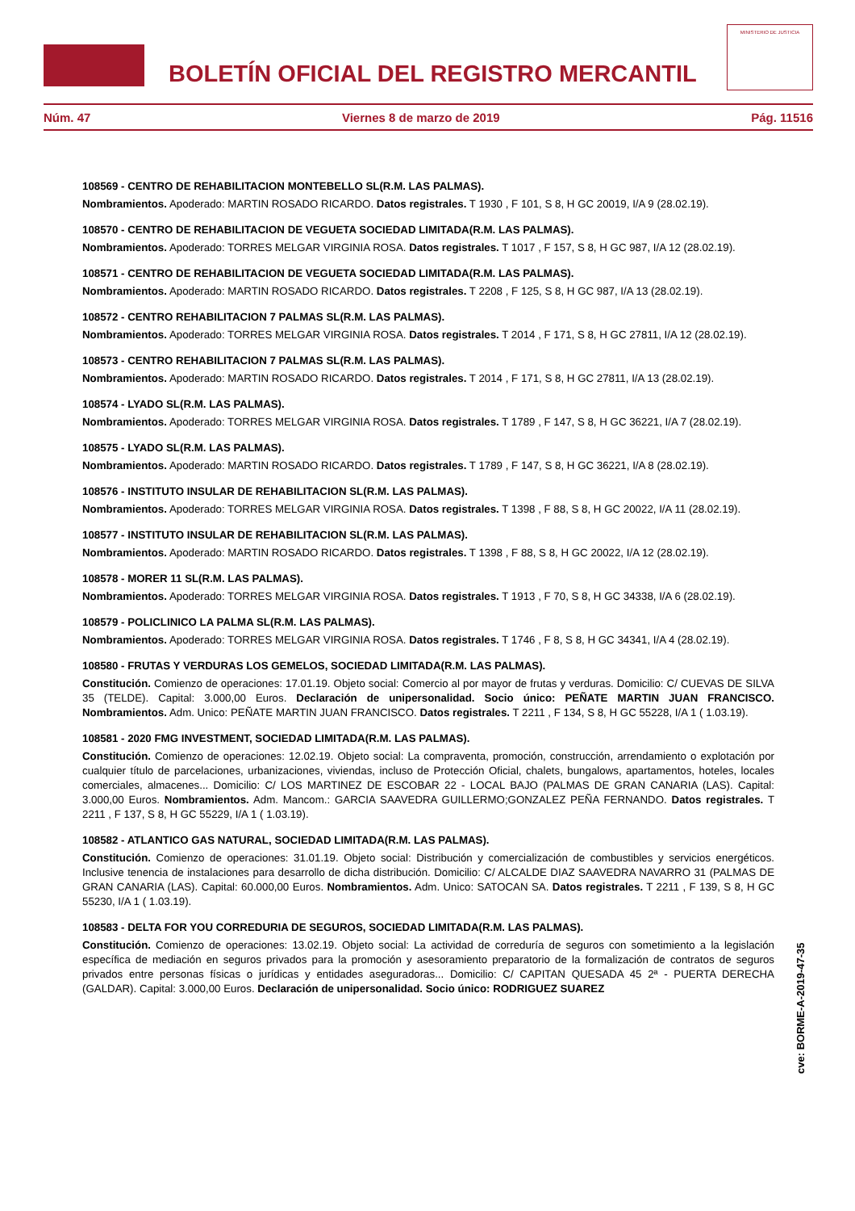BOLETÍN OFICIAL DEL REGISTRO MERCANTIL
MINISTERIO DE JUSTICIA
Núm. 47 Viernes 8 de marzo de 2019 Pág. 11516
108569 - CENTRO DE REHABILITACION MONTEBELLO SL(R.M. LAS PALMAS).
Nombramientos. Apoderado: MARTIN ROSADO RICARDO. Datos registrales. T 1930 , F 101, S 8, H GC 20019, I/A 9 (28.02.19).
108570 - CENTRO DE REHABILITACION DE VEGUETA SOCIEDAD LIMITADA(R.M. LAS PALMAS).
Nombramientos. Apoderado: TORRES MELGAR VIRGINIA ROSA. Datos registrales. T 1017 , F 157, S 8, H GC 987, I/A 12 (28.02.19).
108571 - CENTRO DE REHABILITACION DE VEGUETA SOCIEDAD LIMITADA(R.M. LAS PALMAS).
Nombramientos. Apoderado: MARTIN ROSADO RICARDO. Datos registrales. T 2208 , F 125, S 8, H GC 987, I/A 13 (28.02.19).
108572 - CENTRO REHABILITACION 7 PALMAS SL(R.M. LAS PALMAS).
Nombramientos. Apoderado: TORRES MELGAR VIRGINIA ROSA. Datos registrales. T 2014 , F 171, S 8, H GC 27811, I/A 12 (28.02.19).
108573 - CENTRO REHABILITACION 7 PALMAS SL(R.M. LAS PALMAS).
Nombramientos. Apoderado: MARTIN ROSADO RICARDO. Datos registrales. T 2014 , F 171, S 8, H GC 27811, I/A 13 (28.02.19).
108574 - LYADO SL(R.M. LAS PALMAS).
Nombramientos. Apoderado: TORRES MELGAR VIRGINIA ROSA. Datos registrales. T 1789 , F 147, S 8, H GC 36221, I/A 7 (28.02.19).
108575 - LYADO SL(R.M. LAS PALMAS).
Nombramientos. Apoderado: MARTIN ROSADO RICARDO. Datos registrales. T 1789 , F 147, S 8, H GC 36221, I/A 8 (28.02.19).
108576 - INSTITUTO INSULAR DE REHABILITACION SL(R.M. LAS PALMAS).
Nombramientos. Apoderado: TORRES MELGAR VIRGINIA ROSA. Datos registrales. T 1398 , F 88, S 8, H GC 20022, I/A 11 (28.02.19).
108577 - INSTITUTO INSULAR DE REHABILITACION SL(R.M. LAS PALMAS).
Nombramientos. Apoderado: MARTIN ROSADO RICARDO. Datos registrales. T 1398 , F 88, S 8, H GC 20022, I/A 12 (28.02.19).
108578 - MORER 11 SL(R.M. LAS PALMAS).
Nombramientos. Apoderado: TORRES MELGAR VIRGINIA ROSA. Datos registrales. T 1913 , F 70, S 8, H GC 34338, I/A 6 (28.02.19).
108579 - POLICLINICO LA PALMA SL(R.M. LAS PALMAS).
Nombramientos. Apoderado: TORRES MELGAR VIRGINIA ROSA. Datos registrales. T 1746 , F 8, S 8, H GC 34341, I/A 4 (28.02.19).
108580 - FRUTAS Y VERDURAS LOS GEMELOS, SOCIEDAD LIMITADA(R.M. LAS PALMAS).
Constitución. Comienzo de operaciones: 17.01.19. Objeto social: Comercio al por mayor de frutas y verduras. Domicilio: C/ CUEVAS DE SILVA 35 (TELDE). Capital: 3.000,00 Euros. Declaración de unipersonalidad. Socio único: PEÑATE MARTIN JUAN FRANCISCO. Nombramientos. Adm. Unico: PEÑATE MARTIN JUAN FRANCISCO. Datos registrales. T 2211 , F 134, S 8, H GC 55228, I/A 1 ( 1.03.19).
108581 - 2020 FMG INVESTMENT, SOCIEDAD LIMITADA(R.M. LAS PALMAS).
Constitución. Comienzo de operaciones: 12.02.19. Objeto social: La compraventa, promoción, construcción, arrendamiento o explotación por cualquier título de parcelaciones, urbanizaciones, viviendas, incluso de Protección Oficial, chalets, bungalows, apartamentos, hoteles, locales comerciales, almacenes... Domicilio: C/ LOS MARTINEZ DE ESCOBAR 22 - LOCAL BAJO (PALMAS DE GRAN CANARIA (LAS). Capital: 3.000,00 Euros. Nombramientos. Adm. Mancom.: GARCIA SAAVEDRA GUILLERMO;GONZALEZ PEÑA FERNANDO. Datos registrales. T 2211 , F 137, S 8, H GC 55229, I/A 1 ( 1.03.19).
108582 - ATLANTICO GAS NATURAL, SOCIEDAD LIMITADA(R.M. LAS PALMAS).
Constitución. Comienzo de operaciones: 31.01.19. Objeto social: Distribución y comercialización de combustibles y servicios energéticos. Inclusive tenencia de instalaciones para desarrollo de dicha distribución. Domicilio: C/ ALCALDE DIAZ SAAVEDRA NAVARRO 31 (PALMAS DE GRAN CANARIA (LAS). Capital: 60.000,00 Euros. Nombramientos. Adm. Unico: SATOCAN SA. Datos registrales. T 2211 , F 139, S 8, H GC 55230, I/A 1 ( 1.03.19).
108583 - DELTA FOR YOU CORREDURIA DE SEGUROS, SOCIEDAD LIMITADA(R.M. LAS PALMAS).
Constitución. Comienzo de operaciones: 13.02.19. Objeto social: La actividad de correduría de seguros con sometimiento a la legislación específica de mediación en seguros privados para la promoción y asesoramiento preparatorio de la formalización de contratos de seguros privados entre personas físicas o jurídicas y entidades aseguradoras... Domicilio: C/ CAPITAN QUESADA 45 2ª - PUERTA DERECHA (GALDAR). Capital: 3.000,00 Euros. Declaración de unipersonalidad. Socio único: RODRIGUEZ SUAREZ
cve: BORME-A-2019-47-35